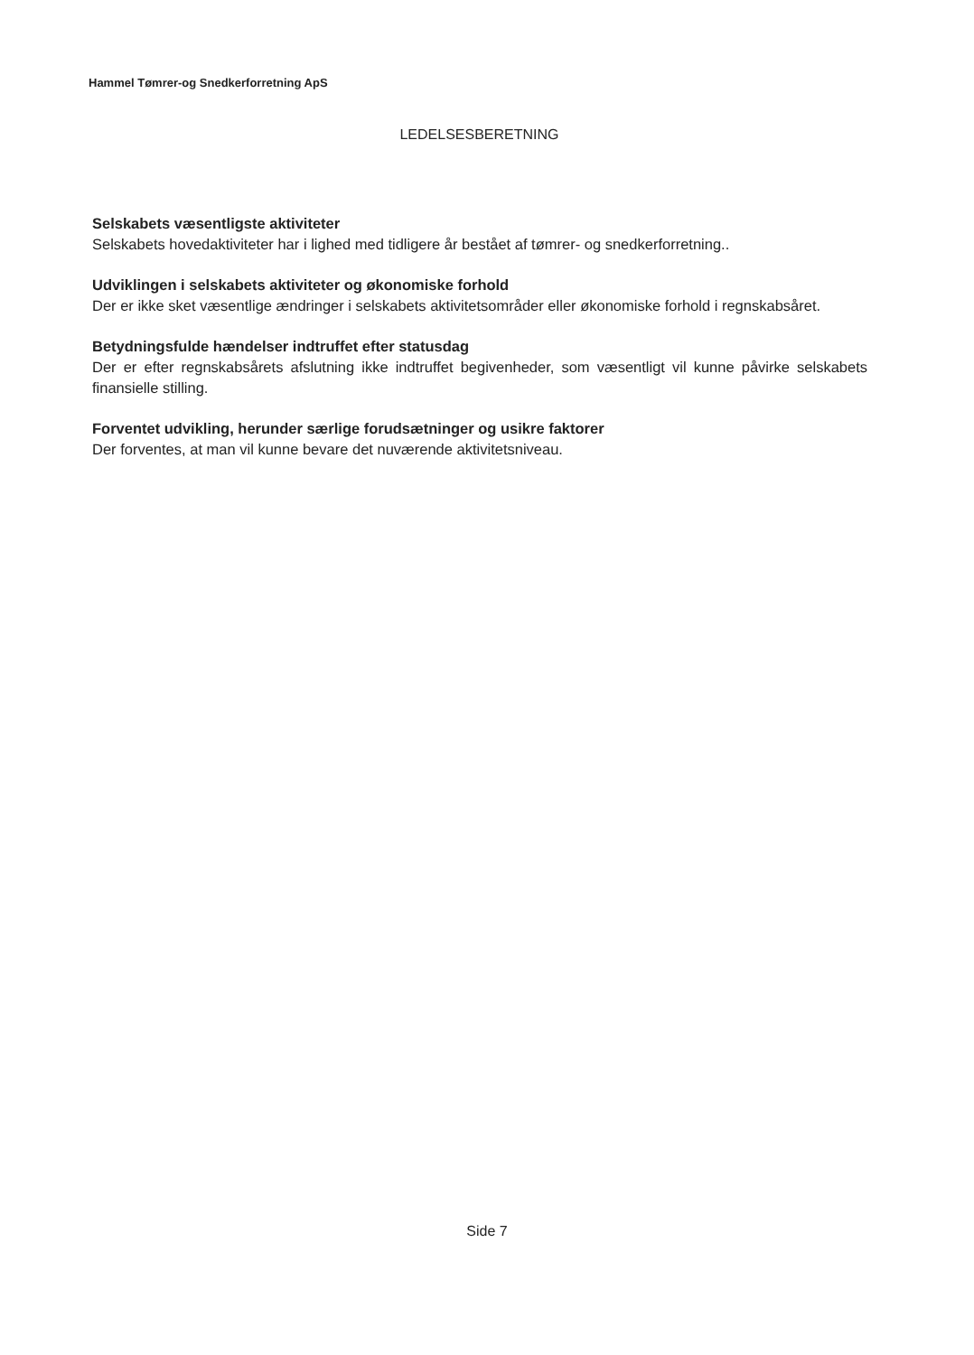Hammel Tømrer-og Snedkerforretning ApS
LEDELSESBERETNING
Selskabets væsentligste aktiviteter
Selskabets hovedaktiviteter har i lighed med tidligere år bestået af tømrer- og snedkerforretning..
Udviklingen i selskabets aktiviteter og økonomiske forhold
Der er ikke sket væsentlige ændringer i selskabets aktivitetsområder eller økonomiske forhold i regnskabsåret.
Betydningsfulde hændelser indtruffet efter statusdag
Der er efter regnskabsårets afslutning ikke indtruffet begivenheder, som væsentligt vil kunne påvirke selskabets finansielle stilling.
Forventet udvikling, herunder særlige forudsætninger og usikre faktorer
Der forventes, at man vil kunne bevare det nuværende aktivitetsniveau.
Side 7